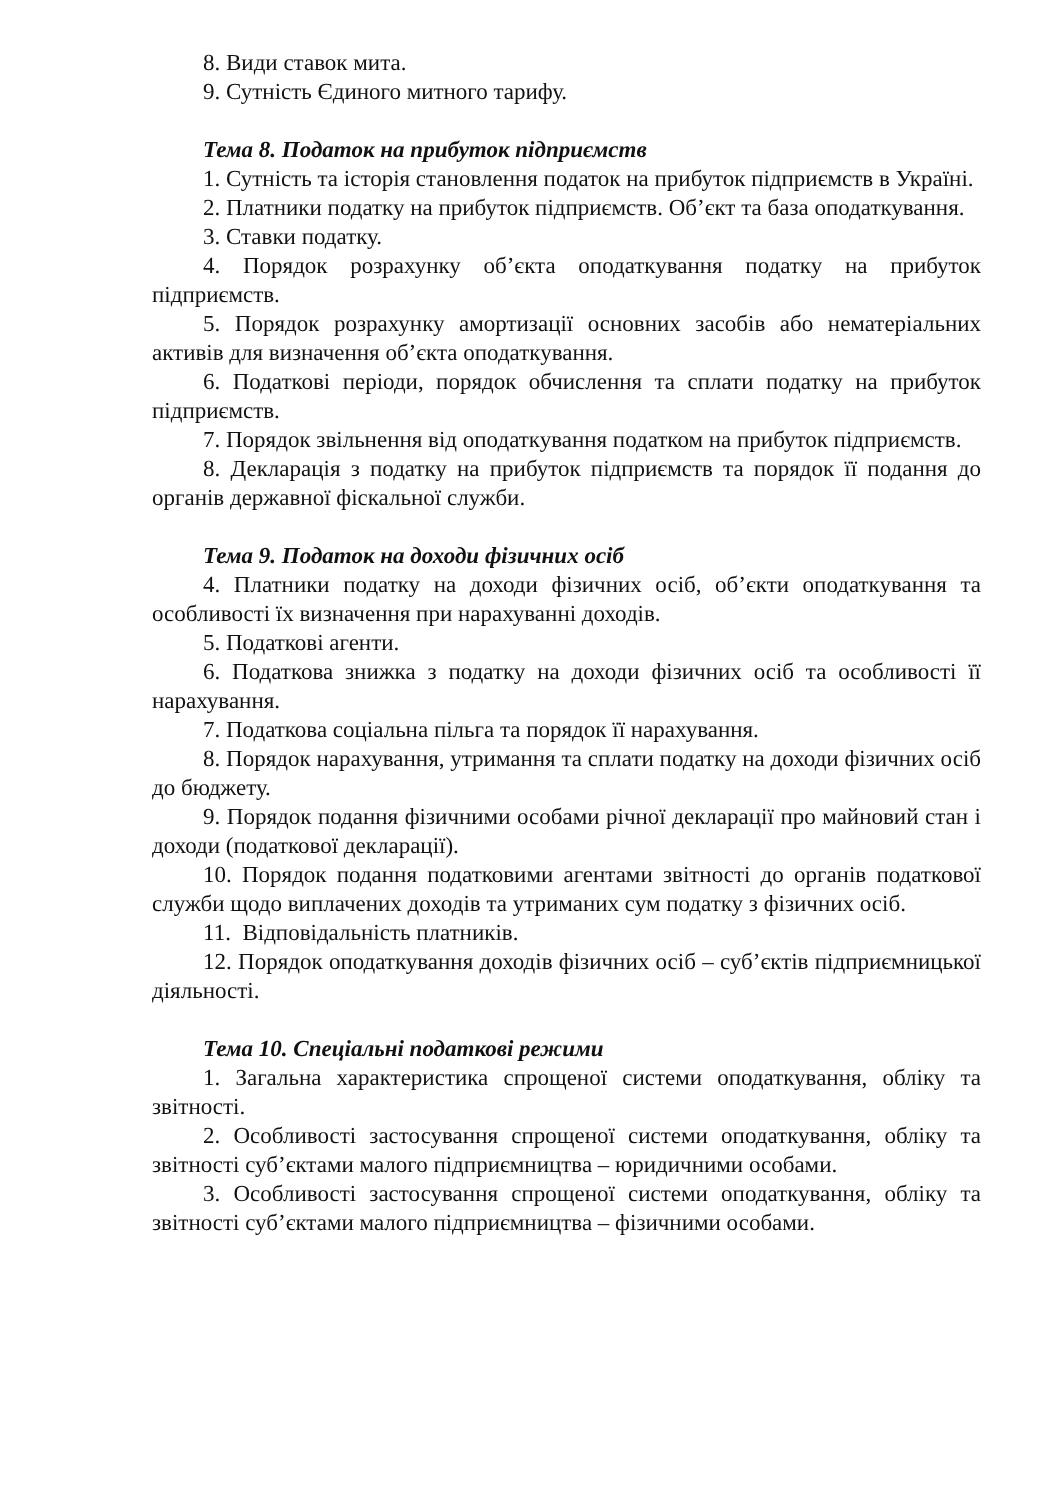8. Види ставок мита.
9. Сутність Єдиного митного тарифу.
Тема 8. Податок на прибуток підприємств
1. Сутність та історія становлення податок на прибуток підприємств в Україні.
2. Платники податку на прибуток підприємств. Об’єкт та база оподаткування.
3. Ставки податку.
4. Порядок розрахунку об’єкта оподаткування податку на прибуток підприємств.
5. Порядок розрахунку амортизації основних засобів або нематеріальних активів для визначення об’єкта оподаткування.
6. Податкові періоди, порядок обчислення та сплати податку на прибуток підприємств.
7. Порядок звільнення від оподаткування податком на прибуток підприємств.
8. Декларація з податку на прибуток підприємств та порядок її подання до органів державної фіскальної служби.
Тема 9. Податок на доходи фізичних осіб
4. Платники податку на доходи фізичних осіб, об’єкти оподаткування та особливості їх визначення при нарахуванні доходів.
5. Податкові агенти.
6. Податкова знижка з податку на доходи фізичних осіб та особливості її нарахування.
7. Податкова соціальна пільга та порядок її нарахування.
8. Порядок нарахування, утримання та сплати податку на доходи фізичних осіб до бюджету.
9. Порядок подання фізичними особами річної декларації про майновий стан і доходи (податкової декларації).
10. Порядок подання податковими агентами звітності до органів податкової служби щодо виплачених доходів та утриманих сум податку з фізичних осіб.
11. Відповідальність платників.
12. Порядок оподаткування доходів фізичних осіб – суб’єктів підприємницької діяльності.
Тема 10. Спеціальні податкові режими
1. Загальна характеристика спрощеної системи оподаткування, обліку та звітності.
2. Особливості застосування спрощеної системи оподаткування, обліку та звітності суб’єктами малого підприємництва – юридичними особами.
3. Особливості застосування спрощеної системи оподаткування, обліку та звітності суб’єктами малого підприємництва – фізичними особами.